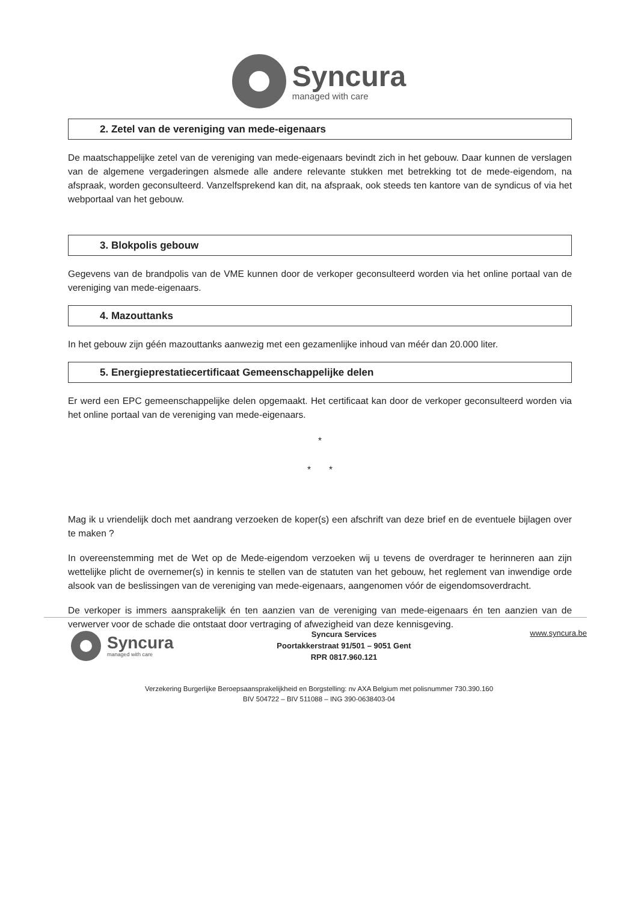Syncura
managed with care
2. Zetel van de vereniging van mede-eigenaars
De maatschappelijke zetel van de vereniging van mede-eigenaars bevindt zich in het gebouw. Daar kunnen de verslagen van de algemene vergaderingen alsmede alle andere relevante stukken met betrekking tot de mede-eigendom, na afspraak, worden geconsulteerd. Vanzelfsprekend kan dit, na afspraak, ook steeds ten kantore van de syndicus of via het webportaal van het gebouw.
3. Blokpolis gebouw
Gegevens van de brandpolis van de VME kunnen door de verkoper geconsulteerd worden via het online portaal van de vereniging van mede-eigenaars.
4. Mazouttanks
In het gebouw zijn géén mazouttanks aanwezig met een gezamenlijke inhoud van méér dan 20.000 liter.
5. Energieprestatiecertificaat Gemeenschappelijke delen
Er werd een EPC gemeenschappelijke delen opgemaakt. Het certificaat kan door de verkoper geconsulteerd worden via het online portaal van de vereniging van mede-eigenaars.
*
* *
Mag ik u vriendelijk doch met aandrang verzoeken de koper(s) een afschrift van deze brief en de eventuele bijlagen over te maken ?
In overeenstemming met de Wet op de Mede-eigendom verzoeken wij u tevens de overdrager te herinneren aan zijn wettelijke plicht de overnemer(s) in kennis te stellen van de statuten van het gebouw, het reglement van inwendige orde alsook van de beslissingen van de vereniging van mede-eigenaars, aangenomen vóór de eigendomsoverdracht.
De verkoper is immers aansprakelijk én ten aanzien van de vereniging van mede-eigenaars én ten aanzien van de verwerver voor de schade die ontstaat door vertraging of afwezigheid van deze kennisgeving.
Syncura
managed with care
Syncura Services
Poortakkerstraat 91/501 – 9051 Gent
RPR 0817.960.121
www.syncura.be
Verzekering Burgerlijke Beroepsaansprakelijkheid en Borgstelling: nv AXA Belgium met polisnummer 730.390.160
BIV 504722 – BIV 511088 – ING 390-0638403-04